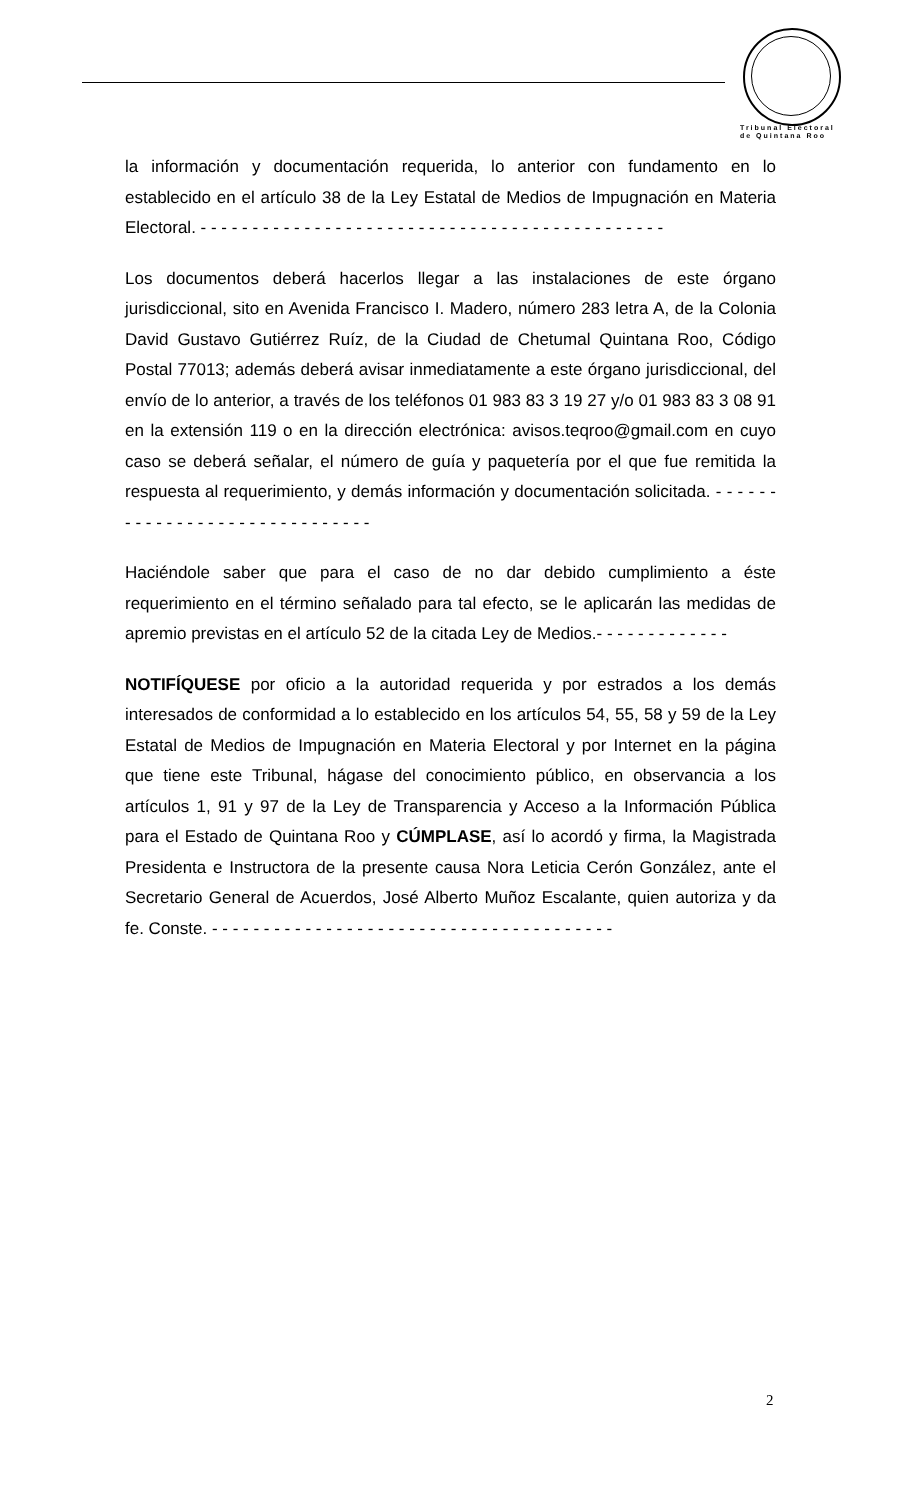Tribunal Electoral
de Quintana Roo
la información y documentación requerida, lo anterior con fundamento en lo establecido en el artículo 38 de la Ley Estatal de Medios de Impugnación en Materia Electoral. - - - - - - - - - - - - - - - - - - - - - - - - - - - - - - - - - - - - - - - - - - - - -
Los documentos deberá hacerlos llegar a las instalaciones de este órgano jurisdiccional, sito en Avenida Francisco I. Madero, número 283 letra A, de la Colonia David Gustavo Gutiérrez Ruíz, de la Ciudad de Chetumal Quintana Roo, Código Postal 77013; además deberá avisar inmediatamente a este órgano jurisdiccional, del envío de lo anterior, a través de los teléfonos 01 983 83 3 19 27 y/o 01 983 83 3 08 91 en la extensión 119 o en la dirección electrónica: avisos.teqroo@gmail.com en cuyo caso se deberá señalar, el número de guía y paquetería por el que fue remitida la respuesta al requerimiento, y demás información y documentación solicitada. - - - - - - - - - - - - - - - - - - - - - - - - - - - - - -
Haciéndole saber que para el caso de no dar debido cumplimiento a éste requerimiento en el término señalado para tal efecto, se le aplicarán las medidas de apremio previstas en el artículo 52 de la citada Ley de Medios.- - - - - - - - - - - - -
NOTIFÍQUESE por oficio a la autoridad requerida y por estrados a los demás interesados de conformidad a lo establecido en los artículos 54, 55, 58 y 59 de la Ley Estatal de Medios de Impugnación en Materia Electoral y por Internet en la página que tiene este Tribunal, hágase del conocimiento público, en observancia a los artículos 1, 91 y 97 de la Ley de Transparencia y Acceso a la Información Pública para el Estado de Quintana Roo y CÚMPLASE, así lo acordó y firma, la Magistrada Presidenta e Instructora de la presente causa Nora Leticia Cerón González, ante el Secretario General de Acuerdos, José Alberto Muñoz Escalante, quien autoriza y da fe. Conste. - - - - - - - - - - - - - - - - - - - - - - - - - - - - - - - - - - - - - - -
2